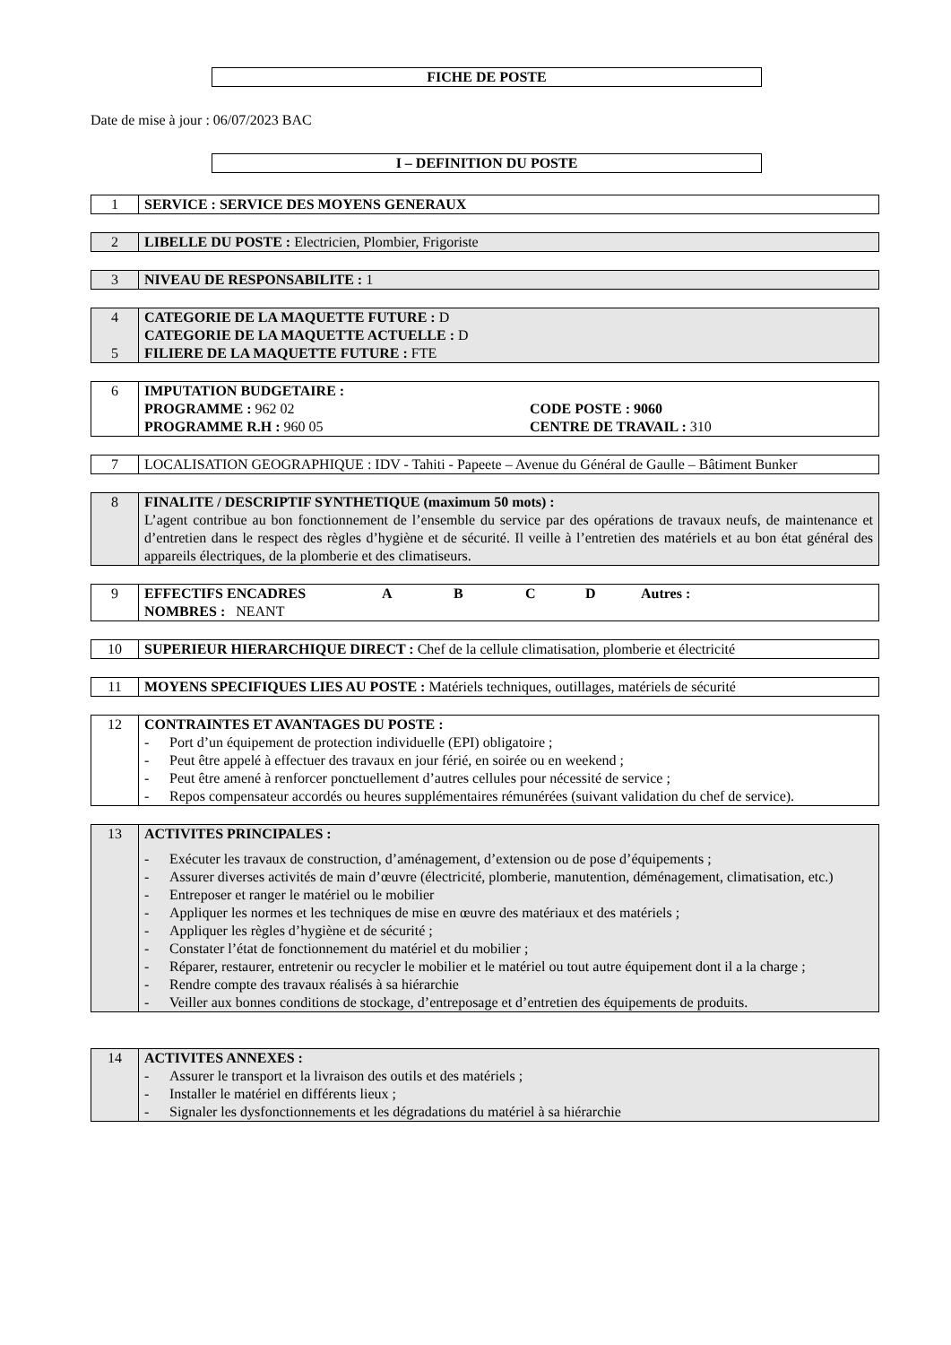FICHE DE POSTE
Date de mise à jour : 06/07/2023 BAC
I – DEFINITION DU POSTE
| 1 | SERVICE : SERVICE DES MOYENS GENERAUX |
| 2 | LIBELLE DU POSTE : Electricien, Plombier, Frigoriste |
| 3 | NIVEAU DE RESPONSABILITE : 1 |
| 4 5 | CATEGORIE DE LA MAQUETTE FUTURE : D CATEGORIE DE LA MAQUETTE ACTUELLE : D FILIERE DE LA MAQUETTE FUTURE : FTE |
| 6 | IMPUTATION BUDGETAIRE : PROGRAMME : 962 02 PROGRAMME R.H : 960 05 CODE POSTE : 9060 CENTRE DE TRAVAIL : 310 |
| 7 | LOCALISATION GEOGRAPHIQUE : IDV - Tahiti - Papeete – Avenue du Général de Gaulle – Bâtiment Bunker |
| 8 | FINALITE / DESCRIPTIF SYNTHETIQUE (maximum 50 mots) : L’agent contribue au bon fonctionnement de l’ensemble du service par des opérations de travaux neufs, de maintenance et d’entretien dans le respect des règles d’hygiène et de sécurité. Il veille à l’entretien des matériels et au bon état général des appareils électriques, de la plomberie et des climatiseurs. |
| 9 | EFFECTIFS ENCADRES A B C D Autres : NOMBRES : NEANT |
| 10 | SUPERIEUR HIERARCHIQUE DIRECT : Chef de la cellule climatisation, plomberie et électricité |
| 11 | MOYENS SPECIFIQUES LIES AU POSTE : Matériels techniques, outillages, matériels de sécurité |
| 12 | CONTRAINTES ET AVANTAGES DU POSTE : - Port d’un équipement de protection individuelle (EPI) obligatoire ; - Peut être appelé à effectuer des travaux en jour férié, en soirée ou en weekend ; - Peut être amené à renforcer ponctuellement d’autres cellules pour nécessité de service ; - Repos compensateur accordés ou heures supplémentaires rémunérées (suivant validation du chef de service). |
| 13 | ACTIVITES PRINCIPALES : - Exécuter les travaux de construction, d’aménagement, d’extension ou de pose d’équipements ; - Assurer diverses activités de main d’œuvre (électricité, plomberie, manutention, déménagement, climatisation, etc.) - Entreposer et ranger le matériel ou le mobilier - Appliquer les normes et les techniques de mise en œuvre des matériaux et des matériels ; - Appliquer les règles d’hygiène et de sécurité ; - Constater l’état de fonctionnement du matériel et du mobilier ; - Réparer, restaurer, entretenir ou recycler le mobilier et le matériel ou tout autre équipement dont il a la charge ; - Rendre compte des travaux réalisés à sa hiérarchie - Veiller aux bonnes conditions de stockage, d’entreposage et d’entretien des équipements de produits. |
| 14 | ACTIVITES ANNEXES : - Assurer le transport et la livraison des outils et des matériels ; - Installer le matériel en différents lieux ; - Signaler les dysfonctionnements et les dégradations du matériel à sa hiérarchie |